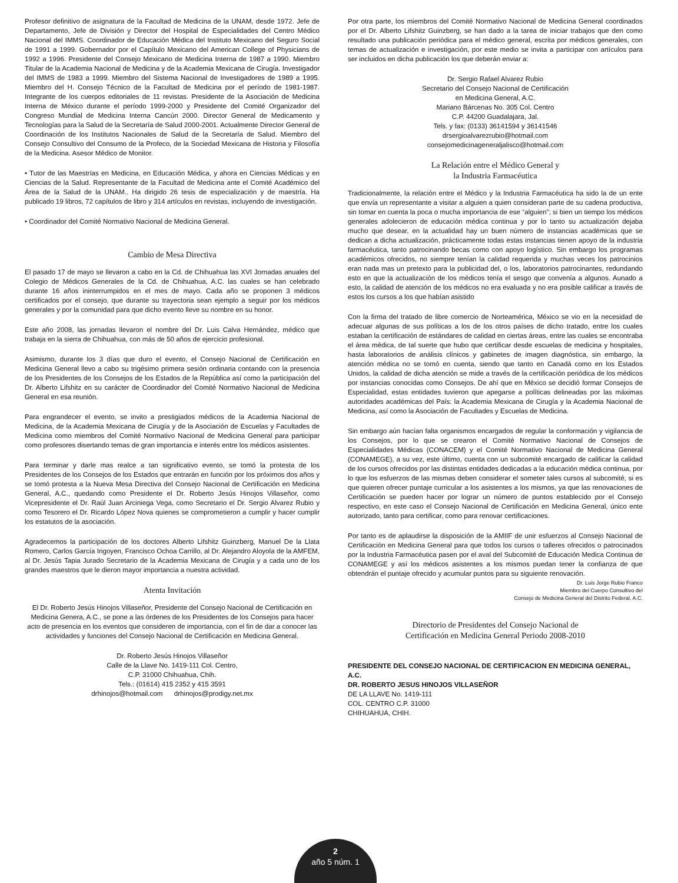Profesor definitivo de asignatura de la Facultad de Medicina de la UNAM, desde 1972. Jefe de Departamento, Jefe de División y Director del Hospital de Especialidades del Centro Médico Nacional del IMMS. Coordinador de Educación Médica del Instituto Mexicano del Seguro Social de 1991 a 1999. Gobernador por el Capítulo Mexicano del American College of Physicians de 1992 a 1996. Presidente del Consejo Mexicano de Medicina Interna de 1987 a 1990. Miembro Titular de la Academia Nacional de Medicina y de la Academia Mexicana de Cirugía. Investigador del IMMS de 1983 a 1999. Miembro del Sistema Nacional de Investigadores de 1989 a 1995. Miembro del H. Consejo Técnico de la Facultad de Medicina por el período de 1981-1987. Integrante de los cuerpos editoriales de 11 revistas. Presidente de la Asociación de Medicina Interna de México durante el período 1999-2000 y Presidente del Comité Organizador del Congreso Mundial de Medicina Interna Cancún 2000. Director General de Medicamento y Tecnologías para la Salud de la Secretaría de Salud 2000-2001. Actualmente Director General de Coordinación de los Institutos Nacionales de Salud de la Secretaría de Salud. Miembro del Consejo Consultivo del Consumo de la Profeco, de la Sociedad Mexicana de Historia y Filosofía de la Medicina. Asesor Médico de Monitor.
• Tutor de las Maestrías en Medicina, en Educación Médica, y ahora en Ciencias Médicas y en Ciencias de la Salud. Representante de la Facultad de Medicina ante el Comité Académico del Área de la Salud de la UNAM.. Ha dirigido 26 tesis de especialización y de maestría. Ha publicado 19 libros, 72 capítulos de libro y 314 artículos en revistas, incluyendo de investigación.
• Coordinador del Comité Normativo Nacional de Medicina General.
Cambio de Mesa Directiva
El pasado 17 de mayo se llevaron a cabo en la Cd. de Chihuahua las XVI Jornadas anuales del Colegio de Médicos Generales de la Cd. de Chihuahua, A.C. las cuales se han celebrado durante 16 años ininterrumpidos en el mes de mayo. Cada año se proponen 3 médicos certificados por el consejo, que durante su trayectoria sean ejemplo a seguir por los médicos generales y por la comunidad para que dicho evento lleve su nombre en su honor.
Este año 2008, las jornadas llevaron el nombre del Dr. Luis Calva Hernández, médico que trabaja en la sierra de Chihuahua, con más de 50 años de ejercicio profesional.
Asimismo, durante los 3 días que duro el evento, el Consejo Nacional de Certificación en Medicina General llevo a cabo su trigésimo primera sesión ordinaria contando con la presencia de los Presidentes de los Consejos de los Estados de la República así como la participación del Dr. Alberto Lifshitz en su carácter de Coordinador del Comité Normativo Nacional de Medicina General en esa reunión.
Para engrandecer el evento, se invito a prestigiados médicos de la Academia Nacional de Medicina, de la Academia Mexicana de Cirugía y de la Asociación de Escuelas y Facultades de Medicina como miembros del Comité Normativo Nacional de Medicina General para participar como profesores disertando temas de gran importancia e interés entre los médicos asistentes.
Para terminar y darle mas realce a tan significativo evento, se tomó la protesta de los Presidentes de los Consejos de los Estados que entrarán en función por los próximos dos años y se tomó protesta a la Nueva Mesa Directiva del Consejo Nacional de Certificación en Medicina General, A.C., quedando como Presidente el Dr. Roberto Jesús Hinojos Villaseñor, como Vicepresidente el Dr. Raúl Juan Arciniega Vega, como Secretario el Dr. Sergio Alvarez Rubio y como Tesorero el Dr. Ricardo López Nova quienes se comprometieron a cumplir y hacer cumplir los estatutos de la asociación.
Agradecemos la participación de los doctores Alberto Lifshitz Guinzberg, Manuel De la Llata Romero, Carlos García Irigoyen, Francisco Ochoa Carrillo, al Dr. Alejandro Aloyola de la AMFEM, al Dr. Jesús Tapia Jurado Secretario de la Academia Mexicana de Cirugía y a cada uno de los grandes maestros que le dieron mayor importancia a nuestra actividad.
Atenta Invitación
El Dr. Roberto Jesús Hinojos Villaseñor, Presidente del Consejo Nacional de Certificación en Medicina Genera, A.C., se pone a las órdenes de los Presidentes de los Consejos para hacer acto de presencia en los eventos que consideren de importancia, con el fin de dar a conocer las actividades y funciones del Consejo Nacional de Certificación en Medicina General.
Dr. Roberto Jesús Hinojos Villaseñor
Calle de la Llave No. 1419-111 Col. Centro,
C.P. 31000 Chihuahua, Chih.
Tels.: (01614) 415 2352 y 415 3591
drhinojos@hotmail.com drhinojos@prodigy.net.mx
Por otra parte, los miembros del Comité Normativo Nacional de Medicina General coordinados por el Dr. Alberto Lifshitz Guinzberg, se han dado a la tarea de iniciar trabajos que den como resultado una publicación periódica para el médico general, escrita por médicos generales, con temas de actualización e investigación, por este medio se invita a participar con artículos para ser incluidos en dicha publicación los que deberán enviar a:
Dr. Sergio Rafael Alvarez Rubio
Secretario del Consejo Nacional de Certificación
en Medicina General, A.C.
Mariano Bárcenas No. 305 Col. Centro
C.P. 44200 Guadalajara, Jal.
Tels. y fax: (0133) 36141594 y 36141546
drsergioalvarezrubio@hotmail.com
consejomedicinageneraljalisco@hotmail.com
La Relación entre el Médico General y
la Industria Farmacéutica
Tradicionalmente, la relación entre el Médico y la Industria Farmacéutica ha sido la de un ente que envía un representante a visitar a alguien a quien consideran parte de su cadena productiva, sin tomar en cuenta la poca o mucha importancia de ese “alguien”; si bien un tiempo los médicos generales adolecieron de educación médica continua y por lo tanto su actualización dejaba mucho que desear, en la actualidad hay un buen número de instancias académicas que se dedican a dicha actualización, prácticamente todas estas instancias tienen apoyo de la industria farmacéutica, tanto patrocinando becas como con apoyo logístico. Sin embargo los programas académicos ofrecidos, no siempre tenían la calidad requerida y muchas veces los patrocinios eran nada mas un pretexto para la publicidad del, o los, laboratorios patrocinantes, redundando esto en que la actualización de los médicos tenía el sesgo que convenía a algunos. Aunado a esto, la calidad de atención de los médicos no era evaluada y no era posible calificar a través de estos los cursos a los que habían asistido
Con la firma del tratado de libre comercio de Norteamérica, México se vio en la necesidad de adecuar algunas de sus políticas a los de los otros países de dicho tratado, entre los cuales estaban la certificación de estándares de calidad en ciertas áreas, entre las cuales se encontraba el área médica, de tal suerte que hubo que certificar desde escuelas de medicina y hospitales, hasta laboratorios de análisis clínicos y gabinetes de imagen diagnóstica, sin embargo, la atención médica no se tomó en cuenta, siendo que tanto en Canadá como en los Estados Unidos, la calidad de dicha atención se mide a través de la certificación periódica de los médicos por instancias conocidas como Consejos. De ahí que en México se decidió formar Consejos de Especialidad, estas entidades tuvieron que apegarse a políticas delineadas por las máximas autoridades académicas del País: la Academia Mexicana de Cirugía y la Academia Nacional de Medicina, así como la Asociación de Facultades y Escuelas de Medicina.
Sin embargo aún hacían falta organismos encargados de regular la conformación y vigilancia de los Consejos, por lo que se crearon el Comité Normativo Nacional de Consejos de Especialidades Médicas (CONACEM) y el Comité Normativo Nacional de Medicina General (CONAMEGE), a su vez, este último, cuenta con un subcomité encargado de calificar la calidad de los cursos ofrecidos por las distintas entidades dedicadas a la educación médica continua, por lo que los esfuerzos de las mismas deben considerar el someter tales cursos al subcomité, si es que quieren ofrecer puntaje curricular a los asistentes a los mismos, ya que las renovaciones de Certificación se pueden hacer por lograr un número de puntos establecido por el Consejo respectivo, en este caso el Consejo Nacional de Certificación en Medicina General, único ente autorizado, tanto para certificar, como para renovar certificaciones.
Por tanto es de aplaudirse la disposición de la AMIIF de unir esfuerzos al Consejo Nacional de Certificación en Medicina General para que todos los cursos o talleres ofrecidos o patrocinados por la Industria Farmacéutica pasen por el aval del Subcomité de Educación Medica Continua de CONAMEGE y así los médicos asistentes a los mismos puedan tener la confianza de que obtendrán el puntaje ofrecido y acumular puntos para su siguiente renovación.
Dr. Luis Jorge Rubio Franco
Miembro del Cuerpo Consultivo del
Consejo de Medicina General del Distrito Federal, A.C.
Directorio de Presidentes del Consejo Nacional de
Certificación en Medicina General Periodo 2008-2010
PRESIDENTE DEL CONSEJO NACIONAL DE CERTIFICACION EN MEDICINA GENERAL, A.C.
DR. ROBERTO JESUS HINOJOS VILLASEÑOR
DE LA LLAVE No. 1419-111
COL. CENTRO C.P. 31000
CHIHUAHUA, CHIH.
2
año 5 núm. 1